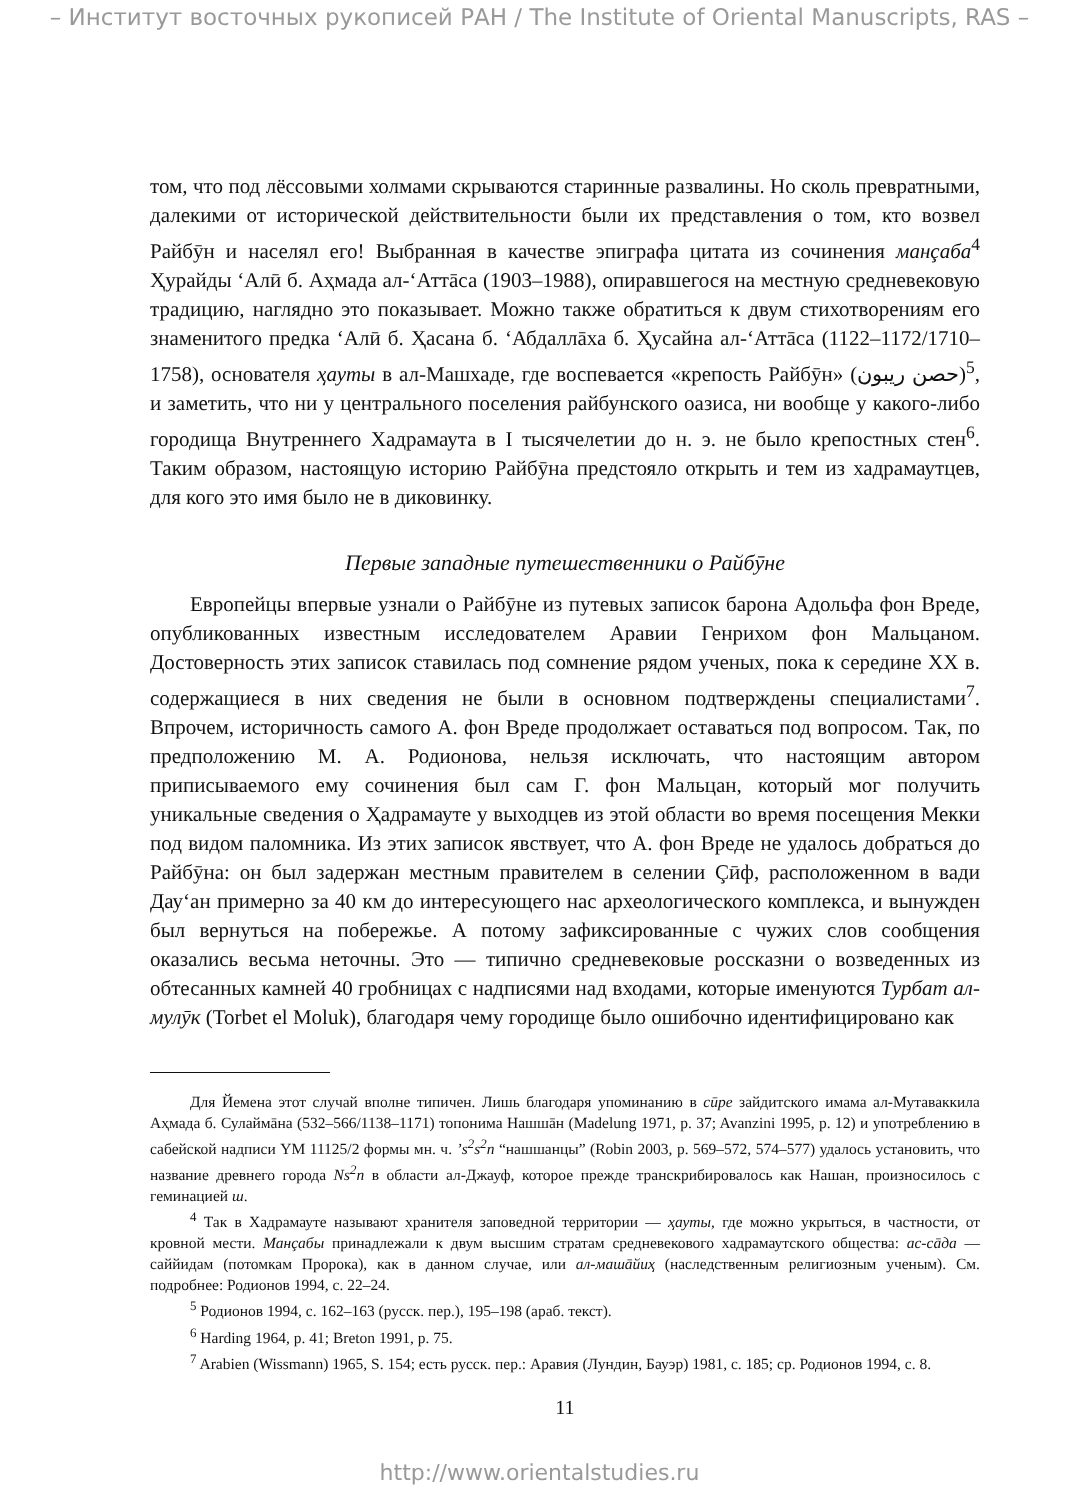– Институт восточных рукописей РАН / The Institute of Oriental Manuscripts, RAS –
том, что под лёссовыми холмами скрываются старинные развалины. Но сколь превратными, далекими от исторической действительности были их представления о том, кто возвел Райбӯн и населял его! Выбранная в качестве эпиграфа цитата из сочинения манçаба<sup>4</sup> Ҳурайды ‘Алӣ б. Аҳмада ал-‘Аттāса (1903–1988), опиравшегося на местную средневековую традицию, наглядно это показывает. Можно также обратиться к двум стихотворениям его знаменитого предка ‘Алӣ б. Ҳасана б. ‘Абдаллāха б. Ҳусайна ал-‘Аттāса (1122–1172/1710–1758), основателя ҳауты в ал-Машхаде, где воспевается «крепость Райбӯн» (حصن ريبون)<sup>5</sup>, и заметить, что ни у центрального поселения райбунского оазиса, ни вообще у какого-либо городища Внутреннего Хадрамаута в I тысячелетии до н. э. не было крепостных стен<sup>6</sup>. Таким образом, настоящую историю Райбӯна предстояло открыть и тем из хадрамаутцев, для кого это имя было не в диковинку.
Первые западные путешественники о Райбӯне
Европейцы впервые узнали о Райбӯне из путевых записок барона Адольфа фон Вреде, опубликованных известным исследователем Аравии Генрихом фон Мальцаном. Достоверность этих записок ставилась под сомнение рядом ученых, пока к середине XX в. содержащиеся в них сведения не были в основном подтверждены специалистами<sup>7</sup>. Впрочем, историчность самого А. фон Вреде продолжает оставаться под вопросом. Так, по предположению М. А. Родионова, нельзя исключать, что настоящим автором приписываемого ему сочинения был сам Г. фон Мальцан, который мог получить уникальные сведения о Ҳадрамауте у выходцев из этой области во время посещения Мекки под видом паломника. Из этих записок явствует, что А. фон Вреде не удалось добраться до Райбӯна: он был задержан местным правителем в селении Çӣф, расположенном в вади Дау‘ан примерно за 40 км до интересующего нас археологического комплекса, и вынужден был вернуться на побережье. А потому зафиксированные с чужих слов сообщения оказались весьма неточны. Это — типично средневековые россказни о возведенных из обтесанных камней 40 гробницах с надписями над входами, которые именуются Турбат ал-мулӯк (Torbet el Moluk), благодаря чему городище было ошибочно идентифицировано как
Для Йемена этот случай вполне типичен. Лишь благодаря упоминанию в сӣре зайдитского имама ал-Мутаваккила Аҳмада б. Сулаймāна (532–566/1138–1171) топонима Нашшāн (Madelung 1971, p. 37; Avanzini 1995, p. 12) и употреблению в сабейской надписи YM 11125/2 формы мн. ч. ’s<sup>2</sup>s<sup>2</sup>n “нашшанцы” (Robin 2003, p. 569–572, 574–577) удалось установить, что название древнего города Ns<sup>2</sup>n в области ал-Джауф, которое прежде транскрибировалось как Нашан, произносилось с геминацией ш.
<sup>4</sup> Так в Хадрамауте называют хранителя заповедной территории — ҳауты, где можно укрыться, в частности, от кровной мести. Манçабы принадлежали к двум высшим стратам средневекового хадрамаутского общества: ас-сāда — саййидам (потомкам Пророка), как в данном случае, или ал-машāйиҳ (наследственным религиозным ученым). См. подробнее: Родионов 1994, с. 22–24.
<sup>5</sup> Родионов 1994, с. 162–163 (русск. пер.), 195–198 (араб. текст).
<sup>6</sup> Harding 1964, p. 41; Breton 1991, p. 75.
<sup>7</sup> Arabien (Wissmann) 1965, S. 154; есть русск. пер.: Аравия (Лундин, Бауэр) 1981, с. 185; ср. Родионов 1994, с. 8.
11
http://www.orientalstudies.ru